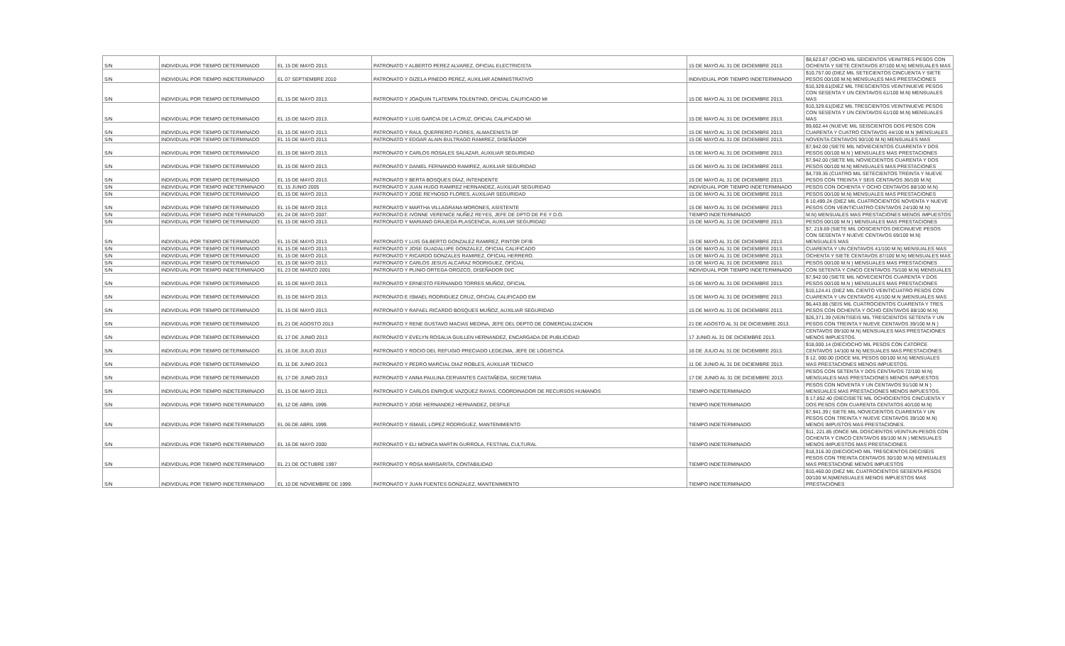| S/N | INDIVIDUAL POR TIEMPO DETERMINADO | EL 15 DE MAYO 2013. | PATRONATO Y ALBERTO PEREZ ALVAREZ, OFICIAL ELECTRICISTA | 15 DE MAYO AL 31 DE DICIEMBRE 2013. | $8,623.87 (OCHO MIL SEICIENTOS VEINITRES PESOS CON OCHENTA Y SIETE CENTAVOS 87/100 M.N) MENSUALES MAS |
| S/N | INDIVIDUAL POR TIEMPO INDETERMINADO | EL 07 SEPTIEMBRE 2010 | PATRONATO Y GIZELA PINEDO PEREZ, AUXILIAR ADMINISTRATIVO | INDIVIDUAL POR TIEMPO INDETERMINADO | $10,757.00 (DIEZ MIL SETECIENTOS CINCUENTA Y SIETE PESOS 00/100 M.N) MENSUALES MAS PRESTACIONES |
| S/N | INDIVIDUAL POR TIEMPO DETERMINADO | EL 15 DE MAYO 2013. | PATRONATO Y JOAQUIN TLATEMPA TOLENTINO, OFICIAL CALIFICADO MI | 15 DE MAYO AL 31 DE DICIEMBRE 2013. | $10,329.61(DIEZ MIL TRESCIENTOS VEINTINUEVE PESOS CON SESENTA Y UN CENTAVOS 61/100 M.N) MENSUALES MAS |
| S/N | INDIVIDUAL POR TIEMPO DETERMINADO | EL 15 DE MAYO 2013. | PATRONATO Y LUIS GARCIA DE LA CRUZ, OFICIAL CALIFICADO MI | 15 DE MAYO AL 31 DE DICIEMBRE 2013. | $10,329.61(DIEZ MIL TRESCIENTOS VEINTINUEVE PESOS CON SESENTA Y UN CENTAVOS 61/100 M.N) MENSUALES MAS |
| S/N | INDIVIDUAL POR TIEMPO DETERMINADO | EL 15 DE MAYO 2013. | PATRONATO Y RAUL QUERRERO FLORES, ALMACENISTA DF | 15 DE MAYO AL 31 DE DICIEMBRE 2013. | $9,602.44 (NUEVE MIL SEISCIENTOS DOS PESOS CON CUARENTA Y CUATRO CENTAVOS 44/100 M.N )MENSUALES |
| S/N | INDIVIDUAL POR TIEMPO DETERMINADO | EL 15 DE MAYO 2013. | PATRONATO Y EDGAR ALAIN BULTRAGO RAMIREZ, DISEÑADOR | 15 DE MAYO AL 31 DE DICIEMBRE 2013. | NOVENTA CENTAVOS 90/100 M.N) MENSUALES MAS |
| S/N | INDIVIDUAL POR TIEMPO DETERMINADO | EL 15 DE MAYO 2013. | PATRONATO Y CARLOS ROSALES SALAZAR, AUXILIAR SEGURIDAD | 15 DE MAYO AL 31 DE DICIEMBRE 2013. | $7,942.00 (SIETE MIL NOVIECIENTOS CUARENTA Y DOS PESOS 00/100 M.N ) MENSUALES MAS PRESTACIONES |
| S/N | INDIVIDUAL POR TIEMPO DETERMINADO | EL 15 DE MAYO 2013. | PATRONATO Y DANIEL FERNANDO RAMIREZ, AUXILIAR SEGURIDAD | 15 DE MAYO AL 31 DE DICIEMBRE 2013. | $7,942.00 (SIETE MIL NOVIECIENTOS CUARENTA Y DOS PESOS 00/100 M.N) MENSUALES MAS PRESTACIONES |
| S/N | INDIVIDUAL POR TIEMPO DETERMINADO | EL 15 DE MAYO 2013. | PATRONATO Y BERTA BOSQUES DÍAZ, INTENDENTE | 15 DE MAYO AL 31 DE DICIEMBRE 2013. | $4,739.36 (CUATRO MIL SETECIENTOS TREINTA Y NUEVE PESOS CON TREINTA Y SEIS CENTAVOS 36/100 M.N) |
| S/N | INDIVIDUAL POR TIEMPO INDETERMINADO | EL 15 JUNIO 2005 | PATRONATO Y JUAN HUGO RAMIREZ HERNANDEZ, AUXILIAR SEGURIDAD | INDIVIDUAL POR TIEMPO INDETERMINADO | PESOS CON OCHENTA Y OCHO CENTAVOS 88/100 M.N) |
| S/N | INDIVIDUAL POR TIEMPO DETERMINADO | EL 15 DE MAYO 2013. | PATRONATO Y JOSE REYNOSO FLORES, AUXILIAR SEGURIDAD | 15 DE MAYO AL 31 DE DICIEMBRE 2013. | PESOS 00/100 M.N) MENSUALES MAS PRESTACIONES |
| S/N | INDIVIDUAL POR TIEMPO DETERMINADO | EL 15 DE MAYO 2013. | PATRONATO Y MARTHA VILLAGRANA MORONES, ASISTENTE | 15 DE MAYO AL 31 DE DICIEMBRE 2013. | $ 10,499.24 (DIEZ MIL CUATROCIENTOS NOVENTA Y NUEVE PESOS CON VEINTICUATRO CENTAVOS 24/100 M.N) |
| S/N | INDIVIDUAL POR TIEMPO INDETERMINADO | EL 24 DE MAYO 2007. | PATRONATO E IVONNE VERENICE NUÑEZ REYES, JEFE DE DPTO DE P.E Y D.O. | TIEMPO INDETERMINADO | M.N) MENSUALES MAS PRESTACIONES MENOS IMPUESTOS |
| S/N | INDIVIDUAL POR TIEMPO DETERMINADO | EL 15 DE MAYO 2013. | PATRONATO Y MARIANO GRAJEDA PLASCENCIA, AUXILIAR SEGURIDAD | 15 DE MAYO AL 31 DE DICIEMBRE 2013. | PESOS 00/100 M.N ) MENSUALES MAS PRESTACIONES |
| S/N | INDIVIDUAL POR TIEMPO DETERMINADO | EL 15 DE MAYO 2013. | PATRONATO Y LUIS GILBERTO GONZALEZ RAMIREZ, PINTOR DF/B | 15 DE MAYO AL 31 DE DICIEMBRE 2013. | $7, 219.69 (SIETE MIL DOSCIENTOS DIECINUEVE PESOS CON SESENTA Y NUEVE CENTAVOS 69/100 M.N) MENSUALES MAS |
| S/N | INDIVIDUAL POR TIEMPO DETERMINADO | EL 15 DE MAYO 2013. | PATRONATO Y JOSE GUADALUPE GONZALEZ, OFICIAL CALIFICADO | 15 DE MAYO AL 31 DE DICIEMBRE 2013. | CUARENTA Y UN CENTAVOS 41/100 M.N) MENSUALES MAS |
| S/N | INDIVIDUAL POR TIEMPO DETERMINADO | EL 15 DE MAYO 2013. | PATRONATO Y RICARDO GONZALES RAMIREZ, OFICIAL HERRERO. | 15 DE MAYO AL 31 DE DICIEMBRE 2013. | OCHENTA Y SIETE CENTAVOS 87/100 M.N) MENSUALES MAS |
| S/N | INDIVIDUAL POR TIEMPO DETERMINADO | EL 15 DE MAYO 2013. | PATRONATO Y CARLOS JESUS ALCARAZ RODRIGUEZ, OFICIAL | 15 DE MAYO AL 31 DE DICIEMBRE 2013. | PESOS 00/100 M.N ) MENSUALES MAS PRESTACIONES |
| S/N | INDIVIDUAL POR TIEMPO INDETERMINADO | EL 23 DE MARZO 2001 | PATRONATO Y PLINIO ORTEGA OROZCO, DISEÑADOR DI/C | INDIVIDUAL POR TIEMPO INDETERMINADO | CON SETENTA Y CINCO CENTAVOS 75/100 M.N) MENSUALES |
| S/N | INDIVIDUAL POR TIEMPO DETERMINADO | EL 15 DE MAYO 2013. | PATRONATO Y ERNESTO FERNANDO TORRES MUÑOZ, OFICIAL | 15 DE MAYO AL 31 DE DICIEMBRE 2013. | $7,942.00 (SIETE MIL NOVECIENTOS CUARENTA Y DOS PESOS 00/100 M.N ) MENSUALES MAS PRESTACIONES |
| S/N | INDIVIDUAL POR TIEMPO DETERMINADO | EL 15 DE MAYO 2013. | PATRONATO E ISMAEL RODRIGUEZ CRUZ, OFICIAL CALIFICADO EM | 15 DE MAYO AL 31 DE DICIEMBRE 2013. | $10,124.41 (DIEZ MIL CIENTO VEINTICUATRO PESOS CON CUARENTA Y UN CENTAVOS 41/100 M.N )MENSUALES MAS |
| S/N | INDIVIDUAL POR TIEMPO DETERMINADO | EL 15 DE MAYO 2013. | PATRONATO Y RAFAEL RICARDO BOSQUES MUÑOZ, AUXILIAR SEGURIDAD | 15 DE MAYO AL 31 DE DICIEMBRE 2013. | $6,443.88 (SEIS MIL CUATROCIENTOS CUARENTA Y TRES PESOS CON OCHENTA Y OCHO CENTAVOS 88/100 M.N) |
| S/N | INDIVIDUAL POR TIEMPO DETERMINADO | EL 21 DE AGOSTO 2013 | PATRONATO Y RENE GUSTAVO MACIAS MEDINA, JEFE DEL DEPTO DE COMERCIALIZACION | 21 DE AGOSTO AL 31 DE DICIEMBRE 2013. | $26,371.39 (VEINTISEIS MIL TRESCIENTOS SETENTA Y UN PESOS CON TREINTA Y NUEVE CENTAVOS 39/100 M.N ) |
| S/N | INDIVIDUAL POR TIEMPO DETERMINADO | EL 17 DE JUNIO 2013 | PATRONATO Y EVELYN ROSALIA GUILLEN HERNANDEZ, ENCARGADA DE PUBLICIDAD | 17 JUNIO AL 31 DE DICIEMBRE 2013. | CENTAVOS 09/100 M.N) MENSUALES MAS PRESTACIONES MENOS IMPUESTOS. |
| S/N | INDIVIDUAL POR TIEMPO DETERMINADO | EL 16 DE JULIO 2013 | PATRONATO Y ROCIO DEL REFUGIO PRECIADO LEDEZMA, JEFE DE LOGISTICA | 16 DE JULIO AL 31 DE DICIEMBRE 2013. | $18,000.14 (DIECIOCHO MIL PESOS CON CATORCE CENTAVOS 14/100 M.N) MESUALES MAS PRESTACIONES |
| S/N | INDIVIDUAL POR TIEMPO DETERMINADO | EL 11 DE JUNIO 2013 | PATRONATO Y PEDRO MARCIAL DIAZ ROBLES, AUXILIAR TECNICO | 11 DE JUNIO AL 31 DE DICIEMBRE 2013. | $ 12, 000.00 (DOCE MIL PESOS 00/100 M.N) MENSUALES MAS PRESTACIONES MENOS IMPUESTOS. |
| S/N | INDIVIDUAL POR TIEMPO DETERMINADO | EL 17 DE JUNIO 2013 | PATRONATO Y ANNA PAULINA CERVANTES CASTAÑEDA, SECRETARIA | 17 DE JUNIO AL 31 DE DICIEMBRE 2013. | PESOS CON SETENTA Y DOS CENTAVOS 72/100 M.N) MENSUALES MAS PRESTACIONES MENOS IMPUESTOS |
| S/N | INDIVIDUAL POR TIEMPO INDETERMINADO | EL 15 DE MAYO 2013. | PATRONATO Y CARLOS ENRIQUE VAZQUEZ RAYAS, COORDINADOR DE RECURSOS HUMANOS | TIEMPO INDETERMINADO | PESOS CON NOVENTA Y UN CENTAVOS 91/100 M.N ) MENSUALES MAS PRESTACIONES MENOS IMPUESTOS. |
| S/N | INDIVIDUAL POR TIEMPO INDETERMINADO | EL 12 DE ABRIL 1999. | PATRONATO Y JOSE HERNANDEZ HERNANDEZ, DESFILE | TIEMPO INDETERMINADO | $ 17,852.40 (DIECISIETE MIL OCHOCIENTOS CINCUENTA Y DOS PESOS CON CUARENTA CENTATOS 40/100 M.N) |
| S/N | INDIVIDUAL POR TIEMPO INDETERMINADO | EL 06 DE ABRIL 1999. | PATRONATO Y ISMAEL LOPEZ RODRIGUEZ, MANTENIMIENTO | TIEMPO INDETERMINADO | $7,941.39 ( SIETE MIL NOVECIENTOS CUARENTA Y UN PESOS CON TREINTA Y NUEVE CENTAVOS 39/100 M.N) MENOS IMPUSTOS MAS PRESTACIONES. |
| S/N | INDIVIDUAL POR TIEMPO INDETERMINADO | EL 16 DE MAYO 2000 | PATRONATO Y ELI MONICA MARTIN GURROLA, FESTIVAL CULTURAL | TIEMPO INDETERMINADO | $11, 221.85 (ONCE MIL DOSCIENTOS VEINTIUN PESOS CON OCHENTA Y CINCO CENTAVOS 85/100 M.N ) MENSUALES MENOS IMPUESTOS MAS PRESTACIONES |
| S/N | INDIVIDUAL POR TIEMPO INDETERMINADO | EL 21 DE OCTUBRE 1997 | PATRONATO Y ROSA MARGARITA, CONTABILIDAD | TIEMPO INDETERMINADO | $18,316.30 (DIECIOCHO MIL TRESCIENTOS DIECISEIS PESOS CON TREINTA CENTAVOS 30/100 M.N) MENSUALES MAS PRESTACIONE MENOS IMPUESTOS |
| S/N | INDIVIDUAL POR TIEMPO INDETERMINADO | EL 10 DE NOVIEMBRE DE 1999. | PATRONATO Y JUAN FUENTES GONZALEZ, MANTENIMIENTO | TIEMPO INDETERMINADO | $10,460.00 (DIEZ MIL CUATROCIENTOS SESENTA PESOS 00/100 M.N)MENSUALES MENOS IMPUESTOS MAS PRESTACIONES |